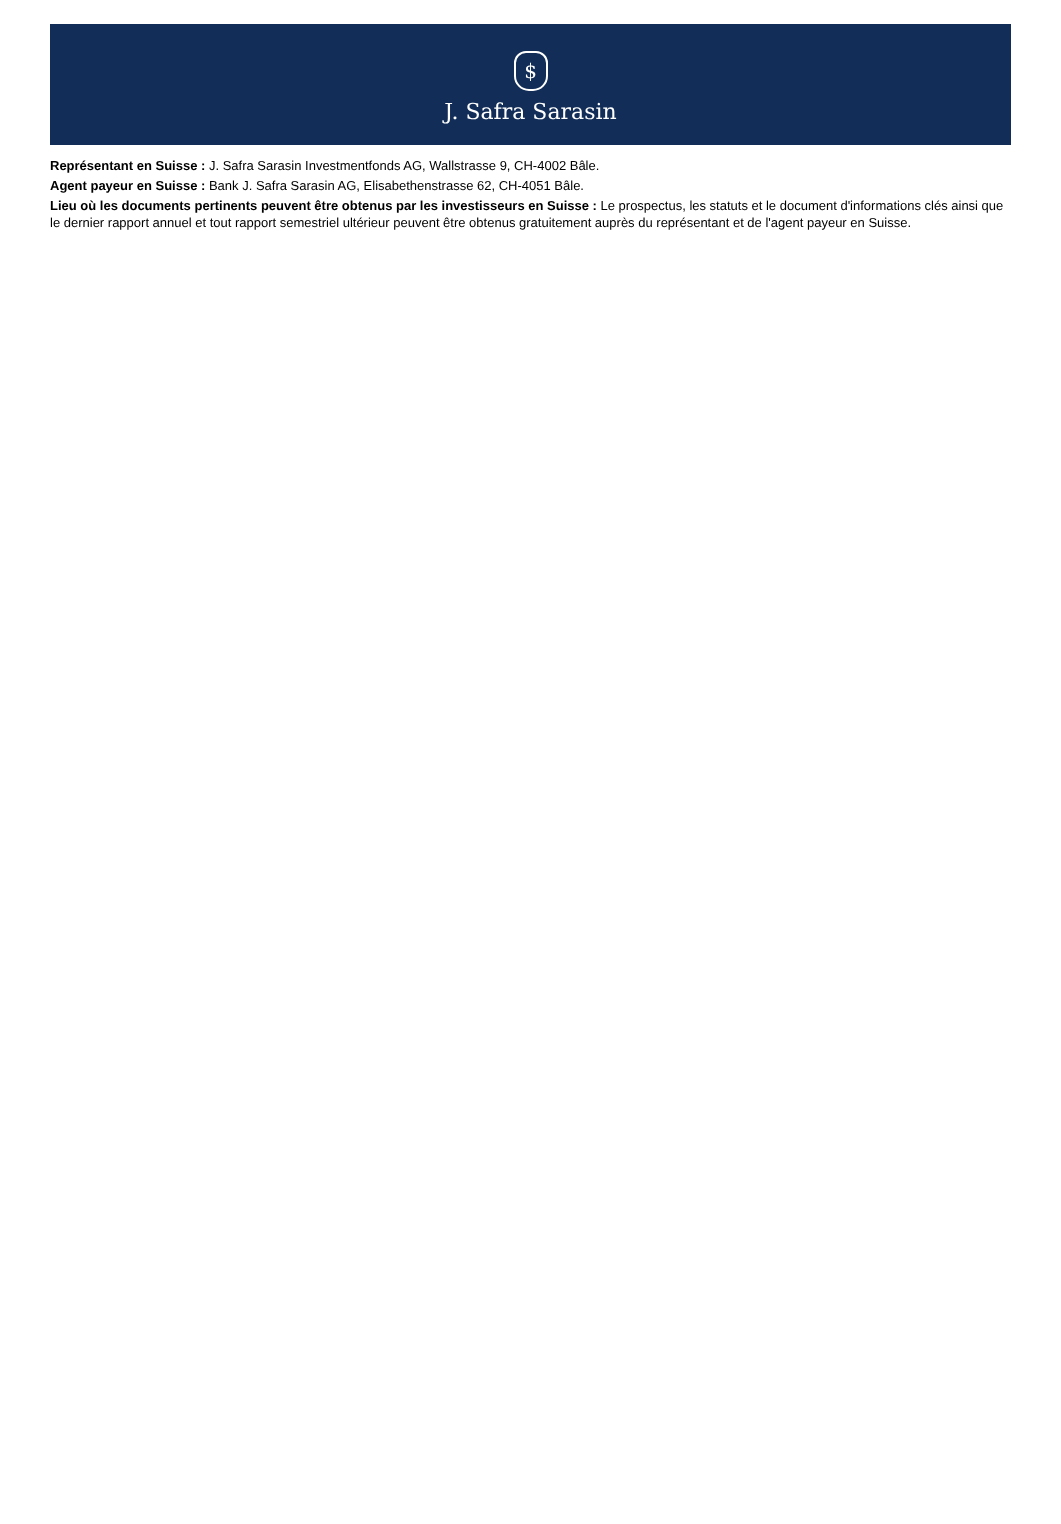$
J. Safra Sarasin
Représentant en Suisse : J. Safra Sarasin Investmentfonds AG, Wallstrasse 9, CH-4002 Bâle.
Agent payeur en Suisse : Bank J. Safra Sarasin AG, Elisabethenstrasse 62, CH-4051 Bâle.
Lieu où les documents pertinents peuvent être obtenus par les investisseurs en Suisse : Le prospectus, les statuts et le document d'informations clés ainsi que le dernier rapport annuel et tout rapport semestriel ultérieur peuvent être obtenus gratuitement auprès du représentant et de l'agent payeur en Suisse.